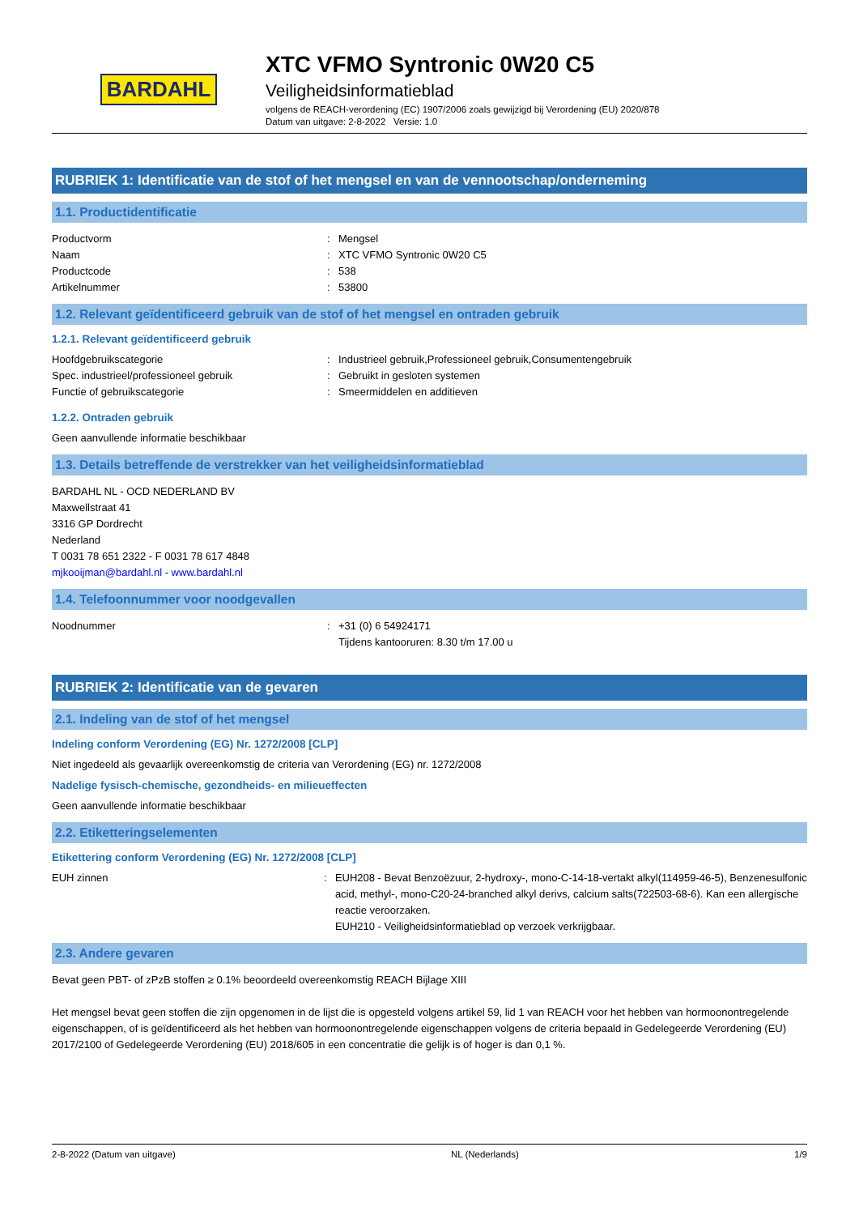BARDAHL
XTC VFMO Syntronic 0W20 C5
Veiligheidsinformatieblad
volgens de REACH-verordening (EC) 1907/2006 zoals gewijzigd bij Verordening (EU) 2020/878
Datum van uitgave: 2-8-2022 Versie: 1.0
RUBRIEK 1: Identificatie van de stof of het mengsel en van de vennootschap/onderneming
1.1. Productidentificatie
Productvorm : Mengsel
Naam : XTC VFMO Syntronic 0W20 C5
Productcode : 538
Artikelnummer : 53800
1.2. Relevant geïdentificeerd gebruik van de stof of het mengsel en ontraden gebruik
1.2.1. Relevant geïdentificeerd gebruik
Hoofdgebruikscategorie : Industrieel gebruik,Professioneel gebruik,Consumentengebruik
Spec. industrieel/professioneel gebruik : Gebruikt in gesloten systemen
Functie of gebruikscategorie : Smeermiddelen en additieven
1.2.2. Ontraden gebruik
Geen aanvullende informatie beschikbaar
1.3. Details betreffende de verstrekker van het veiligheidsinformatieblad
BARDAHL NL - OCD NEDERLAND BV
Maxwellstraat 41
3316 GP Dordrecht
Nederland
T 0031 78 651 2322 - F 0031 78 617 4848
mjkooijman@bardahl.nl - www.bardahl.nl
1.4. Telefoonnummer voor noodgevallen
Noodnummer : +31 (0) 6 54924171
Tijdens kantooruren: 8.30 t/m 17.00 u
RUBRIEK 2: Identificatie van de gevaren
2.1. Indeling van de stof of het mengsel
Indeling conform Verordening (EG) Nr. 1272/2008 [CLP]
Niet ingedeeld als gevaarlijk overeenkomstig de criteria van Verordening (EG) nr. 1272/2008
Nadelige fysisch-chemische, gezondheids- en milieueffecten
Geen aanvullende informatie beschikbaar
2.2. Etiketteringselementen
Etikettering conform Verordening (EG) Nr. 1272/2008 [CLP]
EUH zinnen : EUH208 - Bevat Benzoëzuur, 2-hydroxy-, mono-C-14-18-vertakt alkyl(114959-46-5), Benzenesulfonic acid, methyl-, mono-C20-24-branched alkyl derivs, calcium salts(722503-68-6). Kan een allergische reactie veroorzaken.
EUH210 - Veiligheidsinformatieblad op verzoek verkrijgbaar.
2.3. Andere gevaren
Bevat geen PBT- of zPzB stoffen ≥ 0.1% beoordeeld overeenkomstig REACH Bijlage XIII
Het mengsel bevat geen stoffen die zijn opgenomen in de lijst die is opgesteld volgens artikel 59, lid 1 van REACH voor het hebben van hormoonontregelende eigenschappen, of is geïdentificeerd als het hebben van hormoonontregelende eigenschappen volgens de criteria bepaald in Gedelegeerde Verordening (EU) 2017/2100 of Gedelegeerde Verordening (EU) 2018/605 in een concentratie die gelijk is of hoger is dan 0,1 %.
2-8-2022 (Datum van uitgave) NL (Nederlands) 1/9